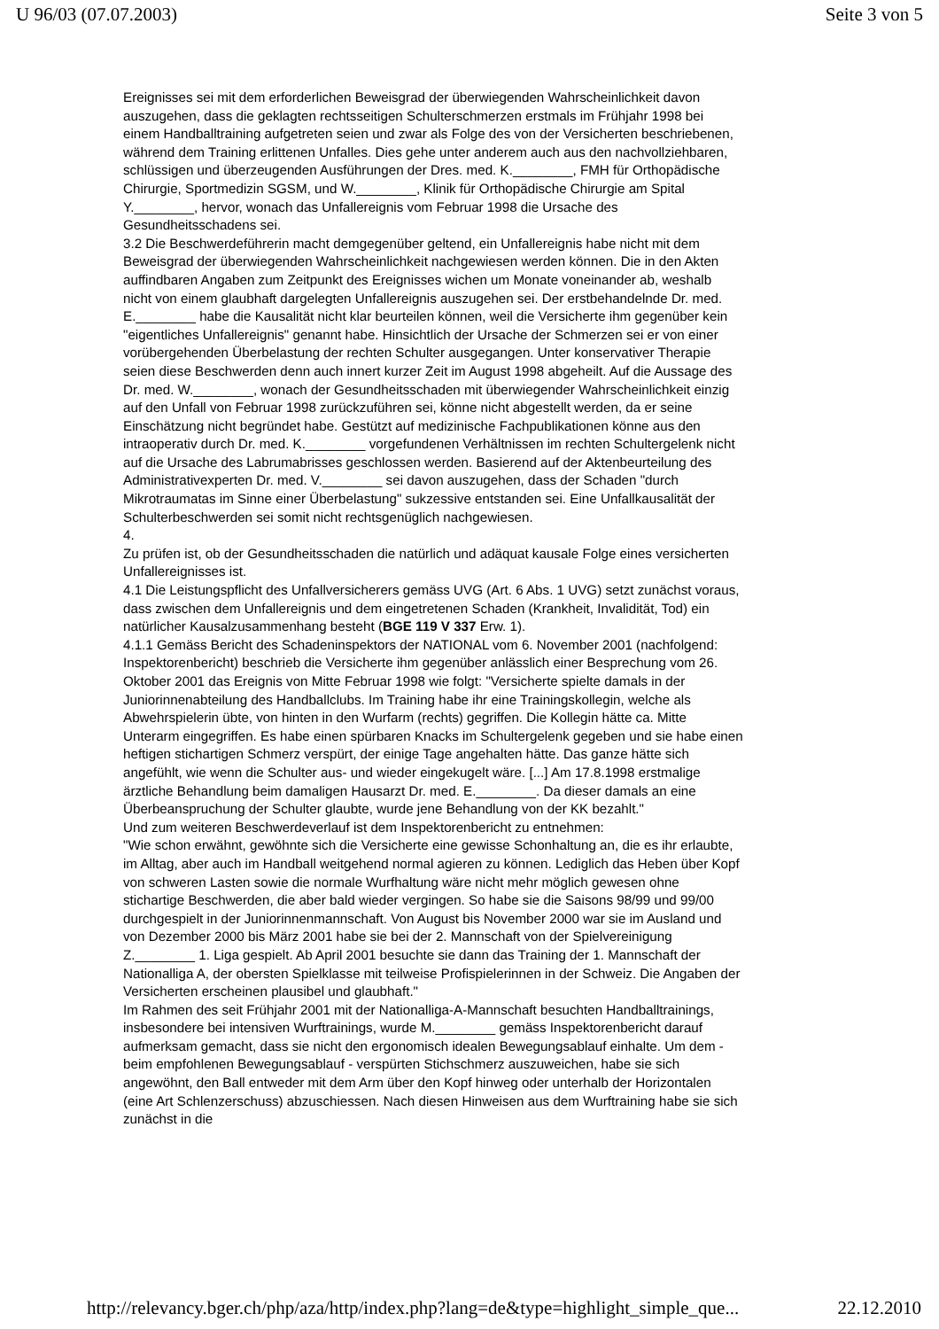U 96/03 (07.07.2003) Seite 3 von 5
Ereignisses sei mit dem erforderlichen Beweisgrad der überwiegenden Wahrscheinlichkeit davon auszugehen, dass die geklagten rechtsseitigen Schulterschmerzen erstmals im Frühjahr 1998 bei einem Handballtraining aufgetreten seien und zwar als Folge des von der Versicherten beschriebenen, während dem Training erlittenen Unfalles. Dies gehe unter anderem auch aus den nachvollziehbaren, schlüssigen und überzeugenden Ausführungen der Dres. med. K.________, FMH für Orthopädische Chirurgie, Sportmedizin SGSM, und W.________, Klinik für Orthopädische Chirurgie am Spital Y.________, hervor, wonach das Unfallereignis vom Februar 1998 die Ursache des Gesundheitsschadens sei.
3.2 Die Beschwerdeführerin macht demgegenüber geltend, ein Unfallereignis habe nicht mit dem Beweisgrad der überwiegenden Wahrscheinlichkeit nachgewiesen werden können. Die in den Akten auffindbaren Angaben zum Zeitpunkt des Ereignisses wichen um Monate voneinander ab, weshalb nicht von einem glaubhaft dargelegten Unfallereignis auszugehen sei. Der erstbehandelnde Dr. med. E.________ habe die Kausalität nicht klar beurteilen können, weil die Versicherte ihm gegenüber kein "eigentliches Unfallereignis" genannt habe. Hinsichtlich der Ursache der Schmerzen sei er von einer vorübergehenden Überbelastung der rechten Schulter ausgegangen. Unter konservativer Therapie seien diese Beschwerden denn auch innert kurzer Zeit im August 1998 abgeheilt. Auf die Aussage des Dr. med. W.________, wonach der Gesundheitsschaden mit überwiegender Wahrscheinlichkeit einzig auf den Unfall von Februar 1998 zurückzuführen sei, könne nicht abgestellt werden, da er seine Einschätzung nicht begründet habe. Gestützt auf medizinische Fachpublikationen könne aus den intraoperativ durch Dr. med. K.________ vorgefundenen Verhältnissen im rechten Schultergelenk nicht auf die Ursache des Labrumabrisses geschlossen werden. Basierend auf der Aktenbeurteilung des Administrativexperten Dr. med. V.________ sei davon auszugehen, dass der Schaden "durch Mikrotraumatas im Sinne einer Überbelastung" sukzessive entstanden sei. Eine Unfallkausalität der Schulterbeschwerden sei somit nicht rechtsgenüglich nachgewiesen.
4.
Zu prüfen ist, ob der Gesundheitsschaden die natürlich und adäquat kausale Folge eines versicherten Unfallereignisses ist.
4.1 Die Leistungspflicht des Unfallversicherers gemäss UVG (Art. 6 Abs. 1 UVG) setzt zunächst voraus, dass zwischen dem Unfallereignis und dem eingetretenen Schaden (Krankheit, Invalidität, Tod) ein natürlicher Kausalzusammenhang besteht (BGE 119 V 337 Erw. 1).
4.1.1 Gemäss Bericht des Schadeninspektors der NATIONAL vom 6. November 2001 (nachfolgend: Inspektorenbericht) beschrieb die Versicherte ihm gegenüber anlässlich einer Besprechung vom 26. Oktober 2001 das Ereignis von Mitte Februar 1998 wie folgt: "Versicherte spielte damals in der Juniorinnenabteilung des Handballclubs. Im Training habe ihr eine Trainingskollegin, welche als Abwehrspielerin übte, von hinten in den Wurfarm (rechts) gegriffen. Die Kollegin hätte ca. Mitte Unterarm eingegriffen. Es habe einen spürbaren Knacks im Schultergelenk gegeben und sie habe einen heftigen stichartigen Schmerz verspürt, der einige Tage angehalten hätte. Das ganze hätte sich angefühlt, wie wenn die Schulter aus- und wieder eingekugelt wäre. [...] Am 17.8.1998 erstmalige ärztliche Behandlung beim damaligen Hausarzt Dr. med. E.________. Da dieser damals an eine Überbeanspruchung der Schulter glaubte, wurde jene Behandlung von der KK bezahlt."
Und zum weiteren Beschwerdeverlauf ist dem Inspektorenbericht zu entnehmen:
"Wie schon erwähnt, gewöhnte sich die Versicherte eine gewisse Schonhaltung an, die es ihr erlaubte, im Alltag, aber auch im Handball weitgehend normal agieren zu können. Lediglich das Heben über Kopf von schweren Lasten sowie die normale Wurfhaltung wäre nicht mehr möglich gewesen ohne stichartige Beschwerden, die aber bald wieder vergingen. So habe sie die Saisons 98/99 und 99/00 durchgespielt in der Juniorinnenmannschaft. Von August bis November 2000 war sie im Ausland und von Dezember 2000 bis März 2001 habe sie bei der 2. Mannschaft von der Spielvereinigung Z.________ 1. Liga gespielt. Ab April 2001 besuchte sie dann das Training der 1. Mannschaft der Nationalliga A, der obersten Spielklasse mit teilweise Profispielerinnen in der Schweiz. Die Angaben der Versicherten erscheinen plausibel und glaubhaft."
Im Rahmen des seit Frühjahr 2001 mit der Nationalliga-A-Mannschaft besuchten Handballtrainings, insbesondere bei intensiven Wurftrainings, wurde M.________ gemäss Inspektorenbericht darauf aufmerksam gemacht, dass sie nicht den ergonomisch idealen Bewegungsablauf einhalte. Um dem - beim empfohlenen Bewegungsablauf - verspürten Stichschmerz auszuweichen, habe sie sich angewöhnt, den Ball entweder mit dem Arm über den Kopf hinweg oder unterhalb der Horizontalen (eine Art Schlenzerschuss) abzuschiessen. Nach diesen Hinweisen aus dem Wurftraining habe sie sich zunächst in die
http://relevancy.bger.ch/php/aza/http/index.php?lang=de&type=highlight_simple_que... 22.12.2010